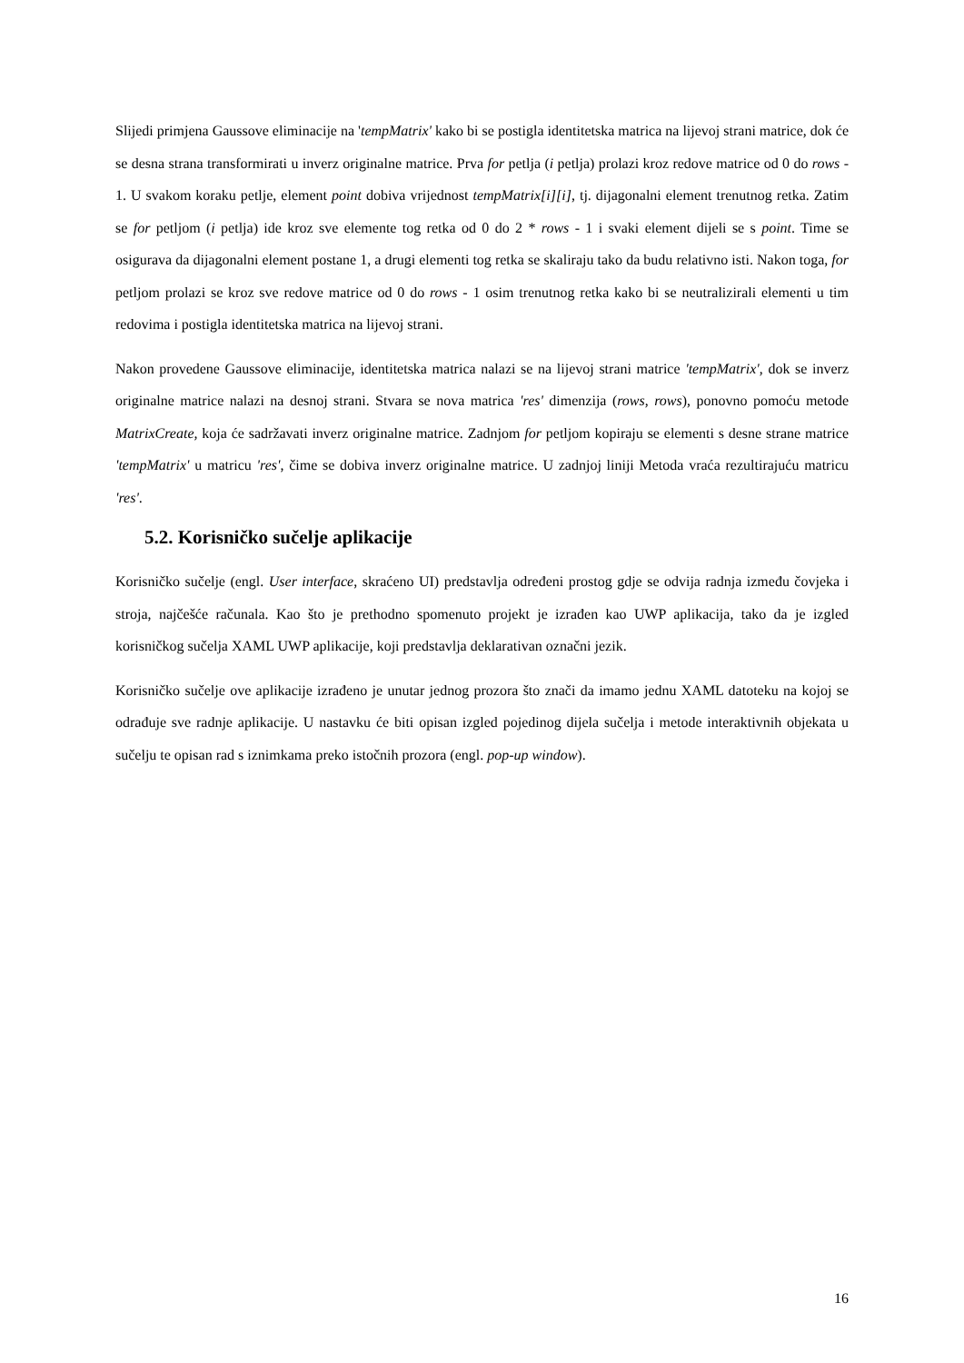Slijedi primjena Gaussove eliminacije na 'tempMatrix' kako bi se postigla identitetska matrica na lijevoj strani matrice, dok će se desna strana transformirati u inverz originalne matrice. Prva for petlja (i petlja) prolazi kroz redove matrice od 0 do rows - 1. U svakom koraku petlje, element point dobiva vrijednost tempMatrix[i][i], tj. dijagonalni element trenutnog retka. Zatim se for petljom (i petlja) ide kroz sve elemente tog retka od 0 do 2 * rows - 1 i svaki element dijeli se s point. Time se osigurava da dijagonalni element postane 1, a drugi elementi tog retka se skaliraju tako da budu relativno isti. Nakon toga, for petljom prolazi se kroz sve redove matrice od 0 do rows - 1 osim trenutnog retka kako bi se neutralizirali elementi u tim redovima i postigla identitetska matrica na lijevoj strani.
Nakon provedene Gaussove eliminacije, identitetska matrica nalazi se na lijevoj strani matrice 'tempMatrix', dok se inverz originalne matrice nalazi na desnoj strani. Stvara se nova matrica 'res' dimenzija (rows, rows), ponovno pomoću metode MatrixCreate, koja će sadržavati inverz originalne matrice. Zadnjom for petljom kopiraju se elementi s desne strane matrice 'tempMatrix' u matricu 'res', čime se dobiva inverz originalne matrice. U zadnjoj liniji Metoda vraća rezultirajuću matricu 'res'.
5.2. Korisničko sučelje aplikacije
Korisničko sučelje (engl. User interface, skraćeno UI) predstavlja određeni prostog gdje se odvija radnja između čovjeka i stroja, najčešće računala. Kao što je prethodno spomenuto projekt je izrađen kao UWP aplikacija, tako da je izgled korisničkog sučelja XAML UWP aplikacije, koji predstavlja deklarativan označni jezik.
Korisničko sučelje ove aplikacije izrađeno je unutar jednog prozora što znači da imamo jednu XAML datoteku na kojoj se odrađuje sve radnje aplikacije. U nastavku će biti opisan izgled pojedinog dijela sučelja i metode interaktivnih objekata u sučelju te opisan rad s iznimkama preko istočnih prozora (engl. pop-up window).
16